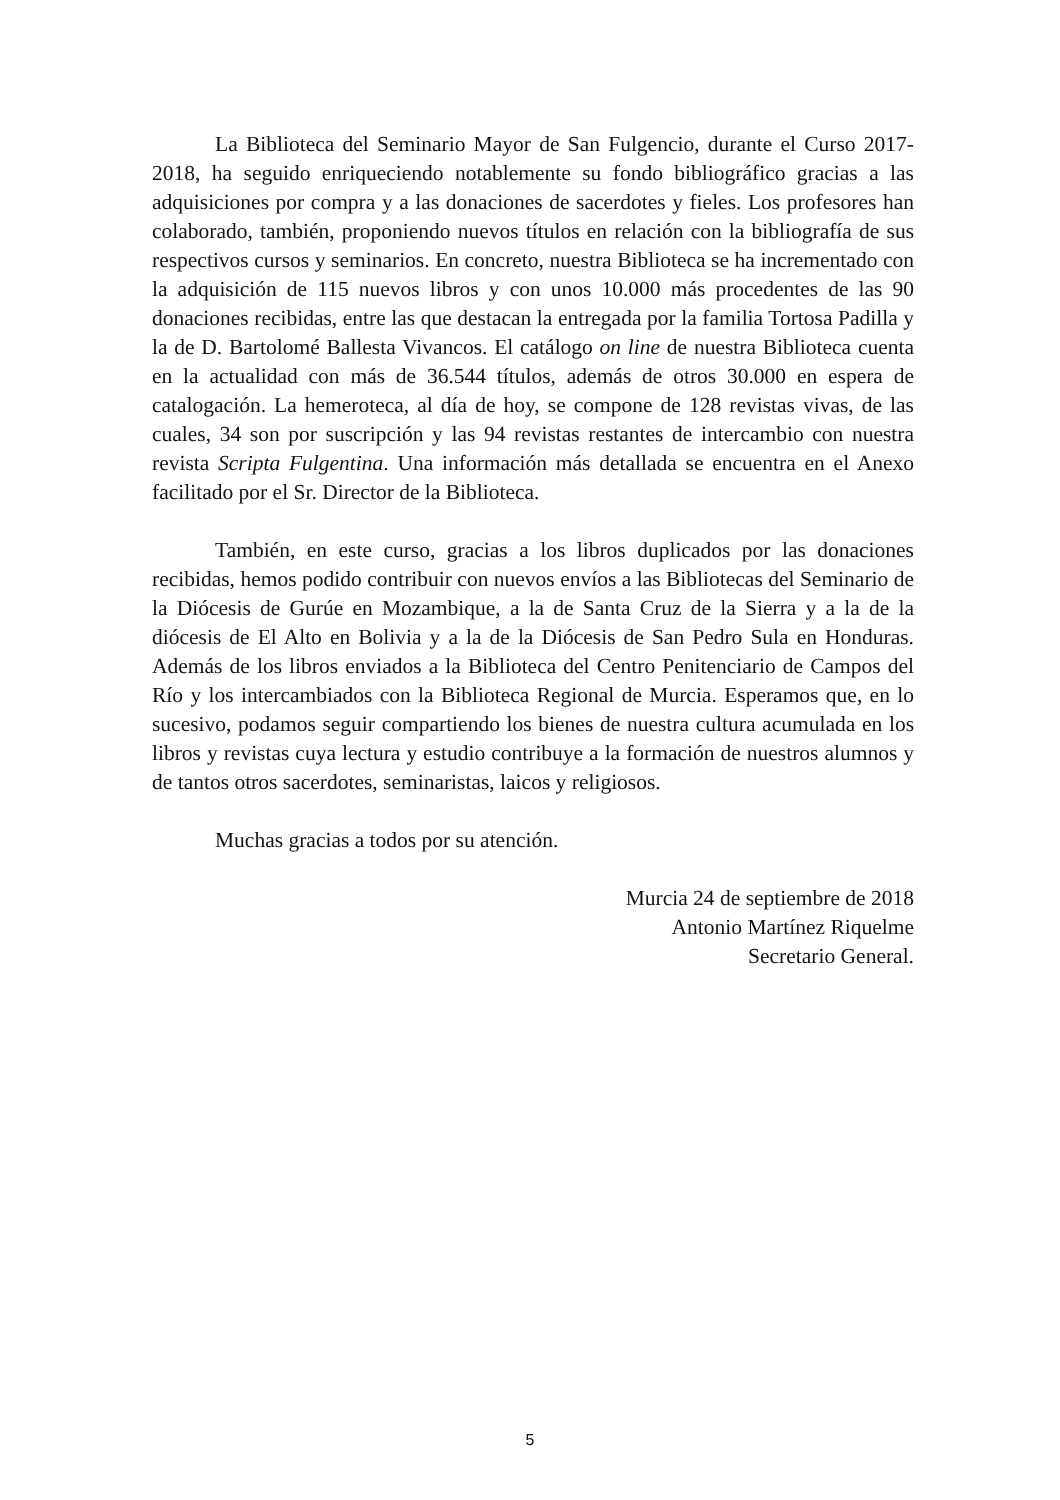La Biblioteca del Seminario Mayor de San Fulgencio, durante el Curso 2017-2018, ha seguido enriqueciendo notablemente su fondo bibliográfico gracias a las adquisiciones por compra y a las donaciones de sacerdotes y fieles. Los profesores han colaborado, también, proponiendo nuevos títulos en relación con la bibliografía de sus respectivos cursos y seminarios. En concreto, nuestra Biblioteca se ha incrementado con la adquisición de 115 nuevos libros y con unos 10.000 más procedentes de las 90 donaciones recibidas, entre las que destacan la entregada por la familia Tortosa Padilla y la de D. Bartolomé Ballesta Vivancos. El catálogo on line de nuestra Biblioteca cuenta en la actualidad con más de 36.544 títulos, además de otros 30.000 en espera de catalogación. La hemeroteca, al día de hoy, se compone de 128 revistas vivas, de las cuales, 34 son por suscripción y las 94 revistas restantes de intercambio con nuestra revista Scripta Fulgentina. Una información más detallada se encuentra en el Anexo facilitado por el Sr. Director de la Biblioteca.
También, en este curso, gracias a los libros duplicados por las donaciones recibidas, hemos podido contribuir con nuevos envíos a las Bibliotecas del Seminario de la Diócesis de Gurúe en Mozambique, a la de Santa Cruz de la Sierra y a la de la diócesis de El Alto en Bolivia y a la de la Diócesis de San Pedro Sula en Honduras. Además de los libros enviados a la Biblioteca del Centro Penitenciario de Campos del Río y los intercambiados con la Biblioteca Regional de Murcia. Esperamos que, en lo sucesivo, podamos seguir compartiendo los bienes de nuestra cultura acumulada en los libros y revistas cuya lectura y estudio contribuye a la formación de nuestros alumnos y de tantos otros sacerdotes, seminaristas, laicos y religiosos.
Muchas gracias a todos por su atención.
Murcia 24 de septiembre de 2018
Antonio Martínez Riquelme
Secretario General.
5